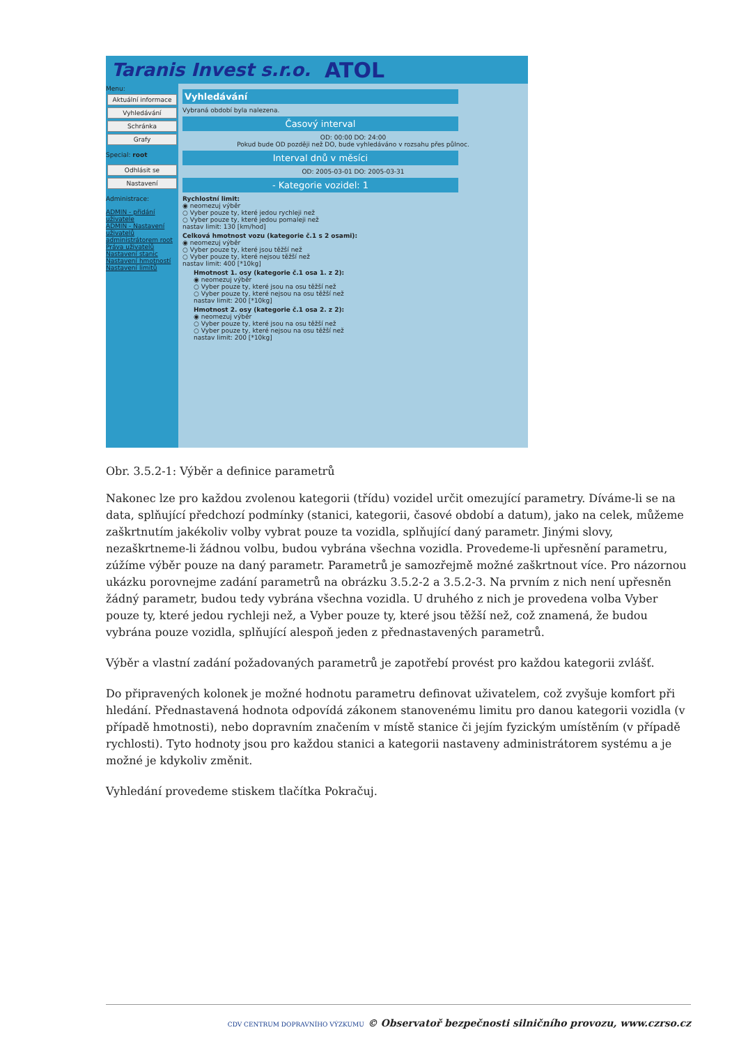Taranis Invest s.r.o. ATOL
Menu:
Aktuální informace
Vyhledávání
Schránka
Grafy
Special: root
Odhlásit se
Nastavení
Administrace:
ADMIN - přidání uživatele
ADMIN - Nastavení uživatelů
administrátorem root
Práva uživatelů
Nastavení stanic
Nastavení hmotností
Nastavení limitů
Vyhledávání
Vybraná období byla nalezena.
Časový interval
OD: 00:00 DO: 24:00
Pokud bude OD později než DO, bude vyhledáváno v rozsahu přes půlnoc.
Interval dnů v měsíci
OD: 2005-03-01 DO: 2005-03-31
- Kategorie vozidel: 1
Rychlostní limit:
◉ neomezuj výběr
○ Vyber pouze ty, které jedou rychleji než
○ Vyber pouze ty, které jedou pomaleji než
nastav limit: 130 [km/hod]
Celková hmotnost vozu (kategorie č.1 s 2 osami):
◉ neomezuj výběr
○ Vyber pouze ty, které jsou těžší než
○ Vyber pouze ty, které nejsou těžší než
nastav limit: 400 [*10kg]
Hmotnost 1. osy (kategorie č.1 osa 1. z 2):
◉ neomezuj výběr
○ Vyber pouze ty, které jsou na osu těžší než
○ Vyber pouze ty, které nejsou na osu těžší než
nastav limit: 200 [*10kg]
Hmotnost 2. osy (kategorie č.1 osa 2. z 2):
◉ neomezuj výběr
○ Vyber pouze ty, které jsou na osu těžší než
○ Vyber pouze ty, které nejsou na osu těžší než
nastav limit: 200 [*10kg]
Obr. 3.5.2-1: Výběr a definice parametrů
Nakonec lze pro každou zvolenou kategorii (třídu) vozidel určit omezující parametry. Díváme-li se na data, splňující předchozí podmínky (stanici, kategorii, časové období a datum), jako na celek, můžeme zaškrtnutím jakékoliv volby vybrat pouze ta vozidla, splňující daný parametr. Jinými slovy, nezaškrtneme-li žádnou volbu, budou vybrána všechna vozidla. Provedeme-li upřesnění parametru, zúžíme výběr pouze na daný parametr. Parametrů je samozřejmě možné zaškrtnout více. Pro názornou ukázku porovnejme zadání parametrů na obrázku 3.5.2-2 a 3.5.2-3. Na prvním z nich není upřesněn žádný parametr, budou tedy vybrána všechna vozidla. U druhého z nich je provedena volba Vyber pouze ty, které jedou rychleji než, a Vyber pouze ty, které jsou těžší než, což znamená, že budou vybrána pouze vozidla, splňující alespoň jeden z přednastavených parametrů.
Výběr a vlastní zadání požadovaných parametrů je zapotřebí provést pro každou kategorii zvlášť.
Do připravených kolonek je možné hodnotu parametru definovat uživatelem, což zvyšuje komfort při hledání. Přednastavená hodnota odpovídá zákonem stanovenému limitu pro danou kategorii vozidla (v případě hmotnosti), nebo dopravním značením v místě stanice či jejím fyzickým umístěním (v případě rychlosti). Tyto hodnoty jsou pro každou stanici a kategorii nastaveny administrátorem systému a je možné je kdykoliv změnit.
Vyhledání provedeme stiskem tlačítka Pokračuj.
CDV CENTRUM DOPRAVNÍHO VÝZKUMU © Observatoř bezpečnosti silničního provozu, www.czrso.cz